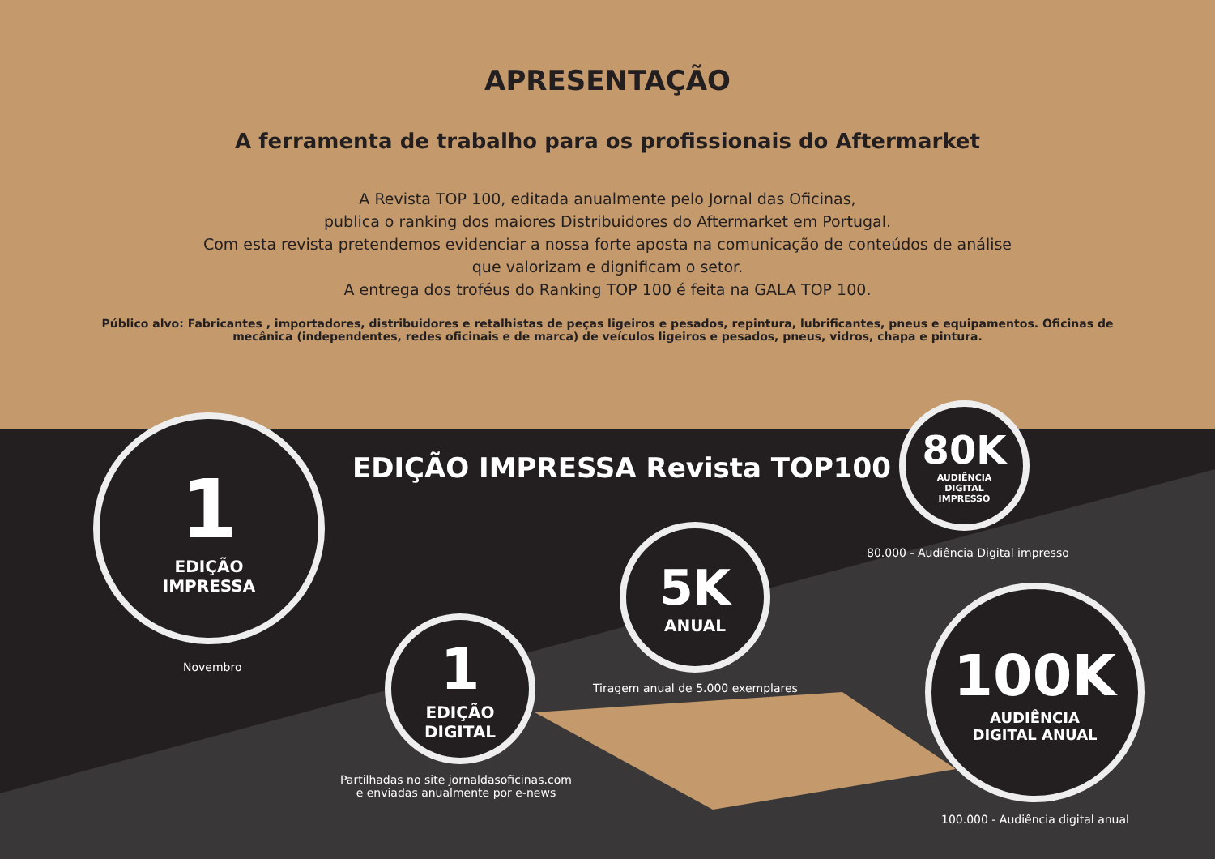APRESENTAÇÃO
A ferramenta de trabalho para os profissionais do Aftermarket
A Revista TOP 100, editada anualmente pelo Jornal das Oficinas,
publica o ranking dos maiores Distribuidores do Aftermarket em Portugal.
Com esta revista pretendemos evidenciar a nossa forte aposta na comunicação de conteúdos de análise
que valorizam e dignificam o setor.
A entrega dos troféus do Ranking TOP 100 é feita na GALA TOP 100.
Público alvo: Fabricantes , importadores, distribuidores e retalhistas de peças ligeiros e pesados, repintura, lubrificantes, pneus e equipamentos. Oficinas de mecânica (independentes, redes oficinais e de marca) de veículos ligeiros e pesados, pneus, vidros, chapa e pintura.
EDIÇÃO IMPRESSA Revista TOP100
1
EDIÇÃO
IMPRESSA
Novembro
1
EDIÇÃO
DIGITAL
Partilhadas no site jornaldasoficinas.com
e enviadas anualmente por e-news
5K
ANUAL
Tiragem anual de 5.000 exemplares
80K
AUDIÊNCIA
DIGITAL
IMPRESSO
80.000 - Audiência Digital impresso
100K
AUDIÊNCIA
DIGITAL ANUAL
100.000 - Audiência digital anual